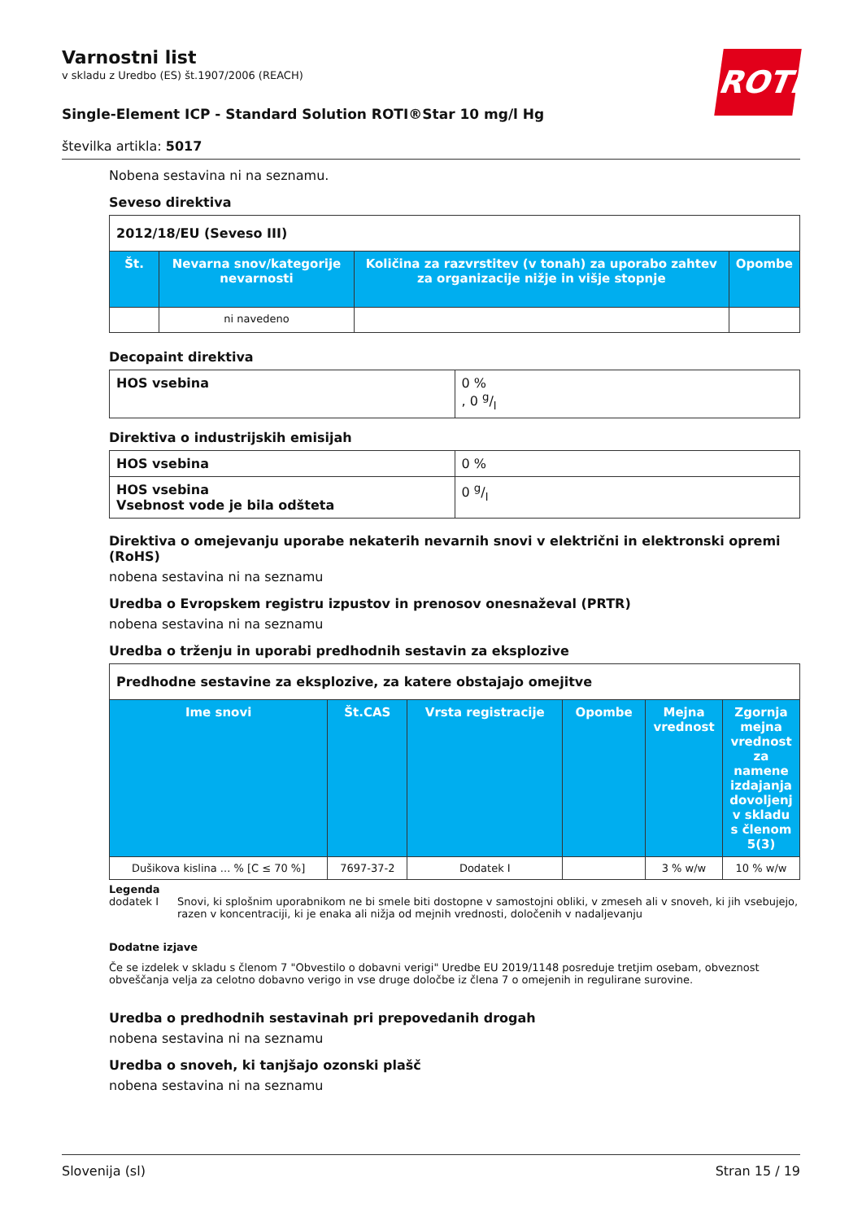ROTH
Varnostni list
v skladu z Uredbo (ES) št.1907/2006 (REACH)
Single-Element ICP - Standard Solution ROTI®Star 10 mg/l Hg
številka artikla: 5017
Nobena sestavina ni na seznamu.
Seveso direktiva
| 2012/18/EU (Seveso III) | | | |
| --- | --- | --- | --- |
| Št. | Nevarna snov/kategorije nevarnosti | Količina za razvrstitev (v tonah) za uporabo zahtev za organizacije nižje in višje stopnje | Opombe |
| | ni navedeno | | |
Decopaint direktiva
| HOS vsebina | 0 % , 0 g/l |
Direktiva o industrijskih emisijah
| HOS vsebina | 0 % |
| HOS vsebina Vsebnost vode je bila odšteta | 0 g/l |
Direktiva o omejevanju uporabe nekaterih nevarnih snovi v električni in elektronski opremi (RoHS)
nobena sestavina ni na seznamu
Uredba o Evropskem registru izpustov in prenosov onesnaževal (PRTR)
nobena sestavina ni na seznamu
Uredba o trženju in uporabi predhodnih sestavin za eksplozive
| Predhodne sestavine za eksplozive, za katere obstajajo omejitve | | | | | |
| --- | --- | --- | --- | --- | --- |
| Ime snovi | Št.CAS | Vrsta registracije | Opombe | Mejna vrednost | Zgornja mejna vrednost za namene izdajanja dovoljenj v skladu s členom 5(3) |
| Dušikova kislina ... % [C ≤ 70 %] | 7697-37-2 | Dodatek I | | 3 % w/w | 10 % w/w |
Legenda
dodatek I Snovi, ki splošnim uporabnikom ne bi smele biti dostopne v samostojni obliki, v zmeseh ali v snoveh, ki jih vsebujejo, razen v koncentraciji, ki je enaka ali nižja od mejnih vrednosti, določenih v nadaljevanju
Dodatne izjave
Če se izdelek v skladu s členom 7 "Obvestilo o dobavni verigi" Uredbe EU 2019/1148 posreduje tretjim osebam, obveznost obveščanja velja za celotno dobavno verigo in vse druge določbe iz člena 7 o omejenih in regulirane surovine.
Uredba o predhodnih sestavinah pri prepovedanih drogah
nobena sestavina ni na seznamu
Uredba o snoveh, ki tanjšajo ozonski plašč
nobena sestavina ni na seznamu
Slovenija (sl) Stran 15 / 19